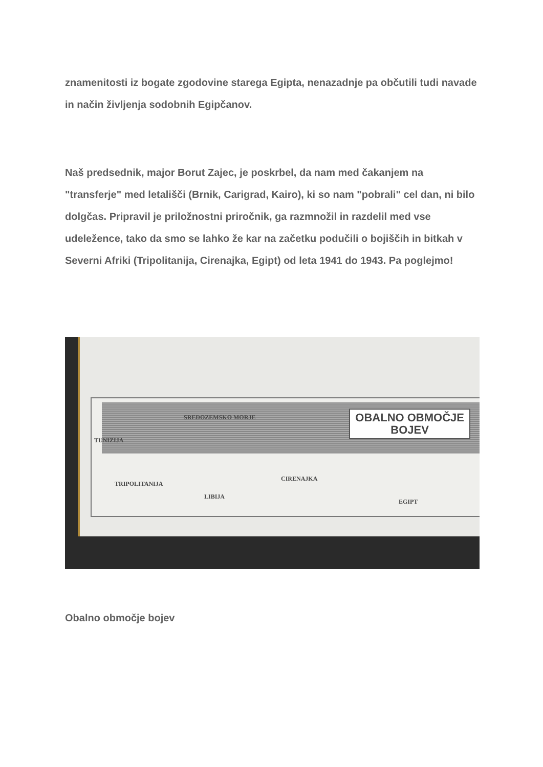znamenitosti iz bogate zgodovine starega Egipta, nenazadnje pa občutili tudi navade in način življenja sodobnih Egipčanov.
Naš predsednik, major Borut Zajec, je poskrbel, da nam med čakanjem na "transferje" med letališči (Brnik, Carigrad, Kairo), ki so nam "pobrali" cel dan, ni bilo dolgčas. Pripravil je priložnostni priročnik, ga razmnožil in razdelil med vse udeležence, tako da smo se lahko že kar na začetku podučili o bojiščih in bitkah v Severni Afriki (Tripolitanija, Cirenajka, Egipt) od leta 1941 do 1943. Pa poglejmo!
OBALNO OBMOČJE
BOJEV
SREDOZEMSKO MORJE
TUNIZIJA
TRIPOLITANIJA
LIBIJA
CIRENAJKA
EGIPT
Obalno območje bojev